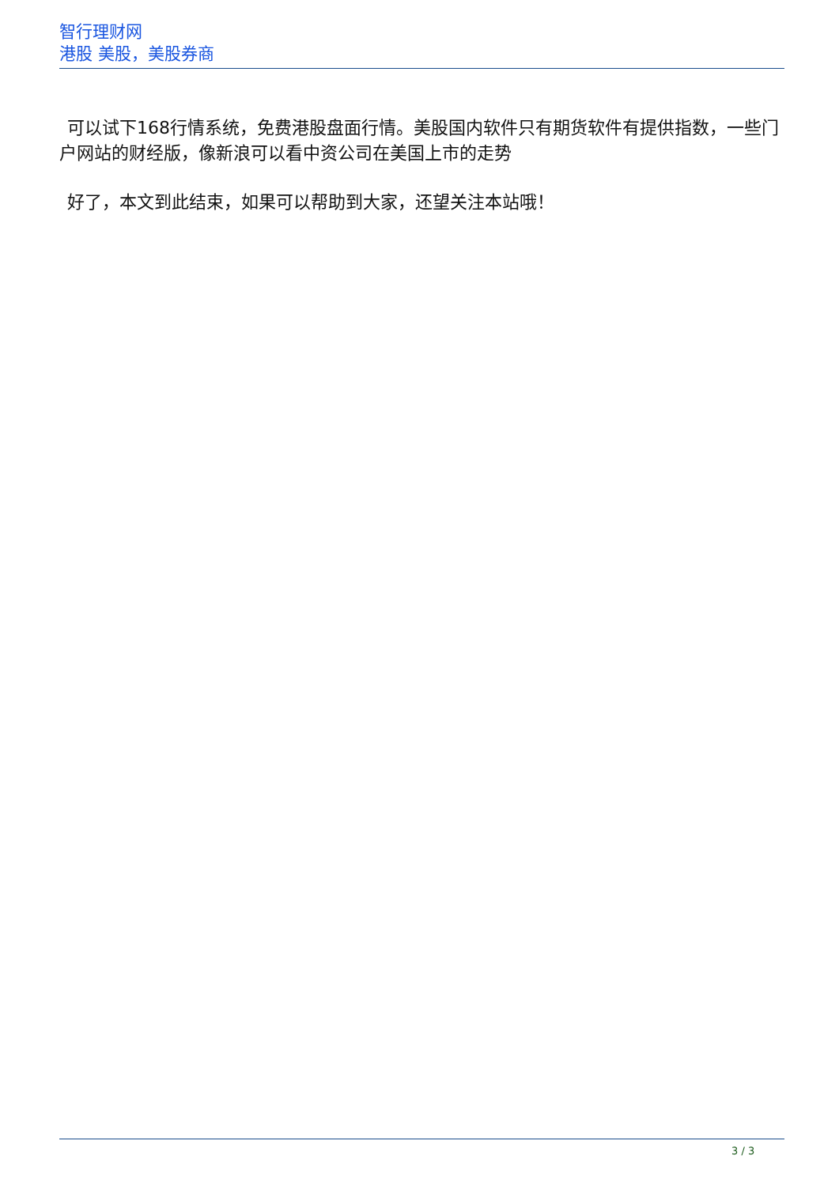智行理财网
港股 美股，美股券商
可以试下168行情系统，免费港股盘面行情。美股国内软件只有期货软件有提供指数，一些门户网站的财经版，像新浪可以看中资公司在美国上市的走势
好了，本文到此结束，如果可以帮助到大家，还望关注本站哦！
3 / 3